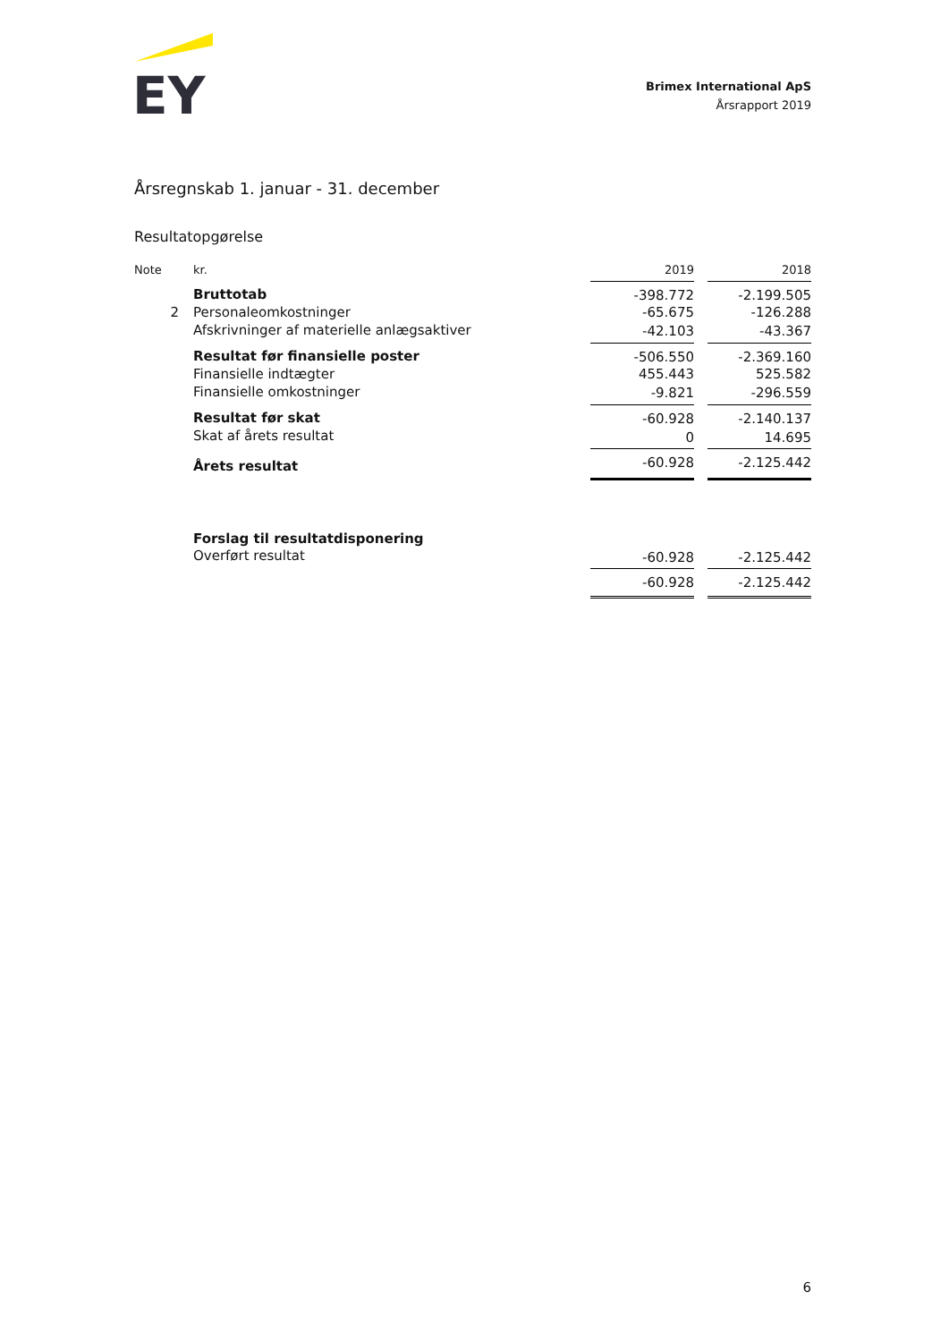EY
Brimex International ApS
Årsrapport 2019
Årsregnskab 1. januar - 31. december
Resultatopgørelse
| Note | kr. | 2019 | | 2018 |
| | Bruttotab | -398.772 | | -2.199.505 |
| 2 | Personaleomkostninger | -65.675 | | -126.288 |
| | Afskrivninger af materielle anlægsaktiver | -42.103 | | -43.367 |
| | Resultat før finansielle poster | -506.550 | | -2.369.160 |
| | Finansielle indtægter | 455.443 | | 525.582 |
| | Finansielle omkostninger | -9.821 | | -296.559 |
| | Resultat før skat | -60.928 | | -2.140.137 |
| | Skat af årets resultat | 0 | | 14.695 |
| | Årets resultat | -60.928 | | -2.125.442 |
| | Forslag til resultatdisponering | | | |
| | Overført resultat | -60.928 | | -2.125.442 |
| | | -60.928 | | -2.125.442 |
6